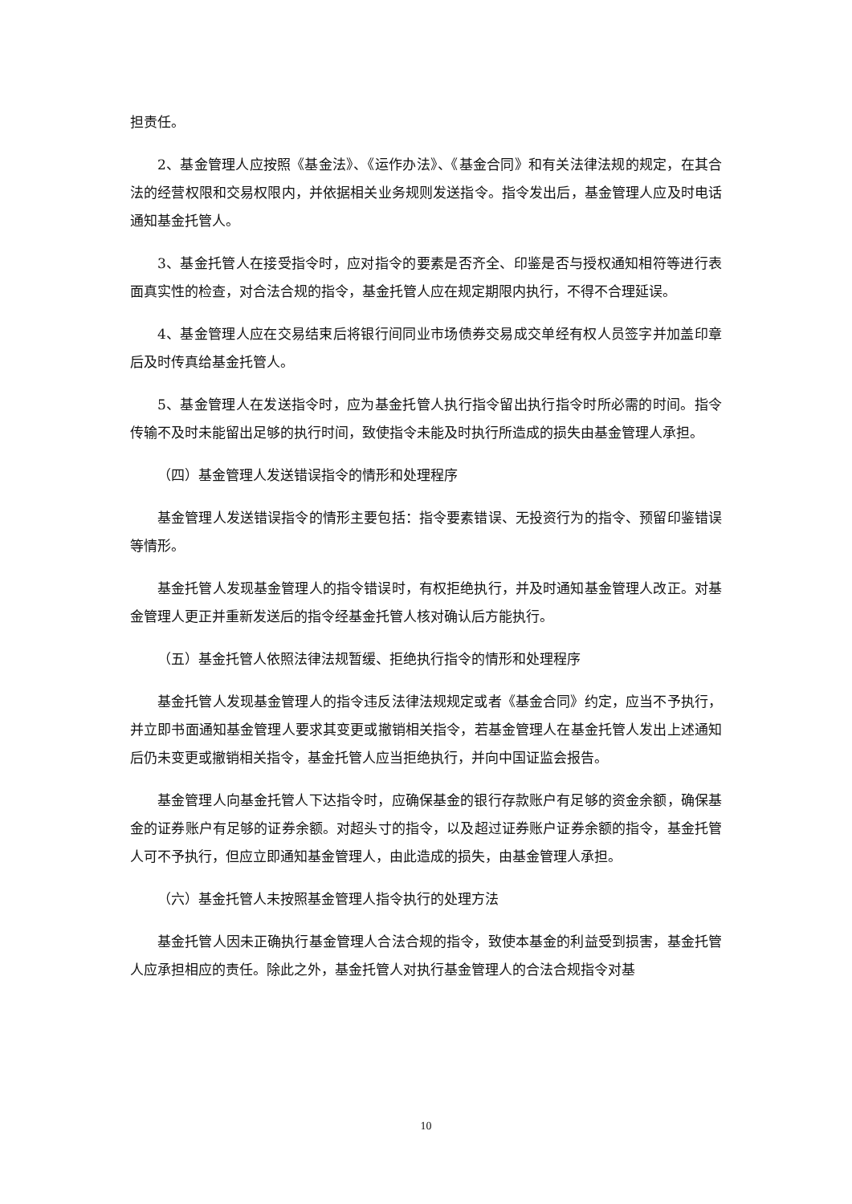担责任。
2、基金管理人应按照《基金法》、《运作办法》、《基金合同》和有关法律法规的规定，在其合法的经营权限和交易权限内，并依据相关业务规则发送指令。指令发出后，基金管理人应及时电话通知基金托管人。
3、基金托管人在接受指令时，应对指令的要素是否齐全、印鉴是否与授权通知相符等进行表面真实性的检查，对合法合规的指令，基金托管人应在规定期限内执行，不得不合理延误。
4、基金管理人应在交易结束后将银行间同业市场债券交易成交单经有权人员签字并加盖印章后及时传真给基金托管人。
5、基金管理人在发送指令时，应为基金托管人执行指令留出执行指令时所必需的时间。指令传输不及时未能留出足够的执行时间，致使指令未能及时执行所造成的损失由基金管理人承担。
（四）基金管理人发送错误指令的情形和处理程序
基金管理人发送错误指令的情形主要包括：指令要素错误、无投资行为的指令、预留印鉴错误等情形。
基金托管人发现基金管理人的指令错误时，有权拒绝执行，并及时通知基金管理人改正。对基金管理人更正并重新发送后的指令经基金托管人核对确认后方能执行。
（五）基金托管人依照法律法规暂缓、拒绝执行指令的情形和处理程序
基金托管人发现基金管理人的指令违反法律法规规定或者《基金合同》约定，应当不予执行，并立即书面通知基金管理人要求其变更或撤销相关指令，若基金管理人在基金托管人发出上述通知后仍未变更或撤销相关指令，基金托管人应当拒绝执行，并向中国证监会报告。
基金管理人向基金托管人下达指令时，应确保基金的银行存款账户有足够的资金余额，确保基金的证券账户有足够的证券余额。对超头寸的指令，以及超过证券账户证券余额的指令，基金托管人可不予执行，但应立即通知基金管理人，由此造成的损失，由基金管理人承担。
（六）基金托管人未按照基金管理人指令执行的处理方法
基金托管人因未正确执行基金管理人合法合规的指令，致使本基金的利益受到损害，基金托管人应承担相应的责任。除此之外，基金托管人对执行基金管理人的合法合规指令对基
10